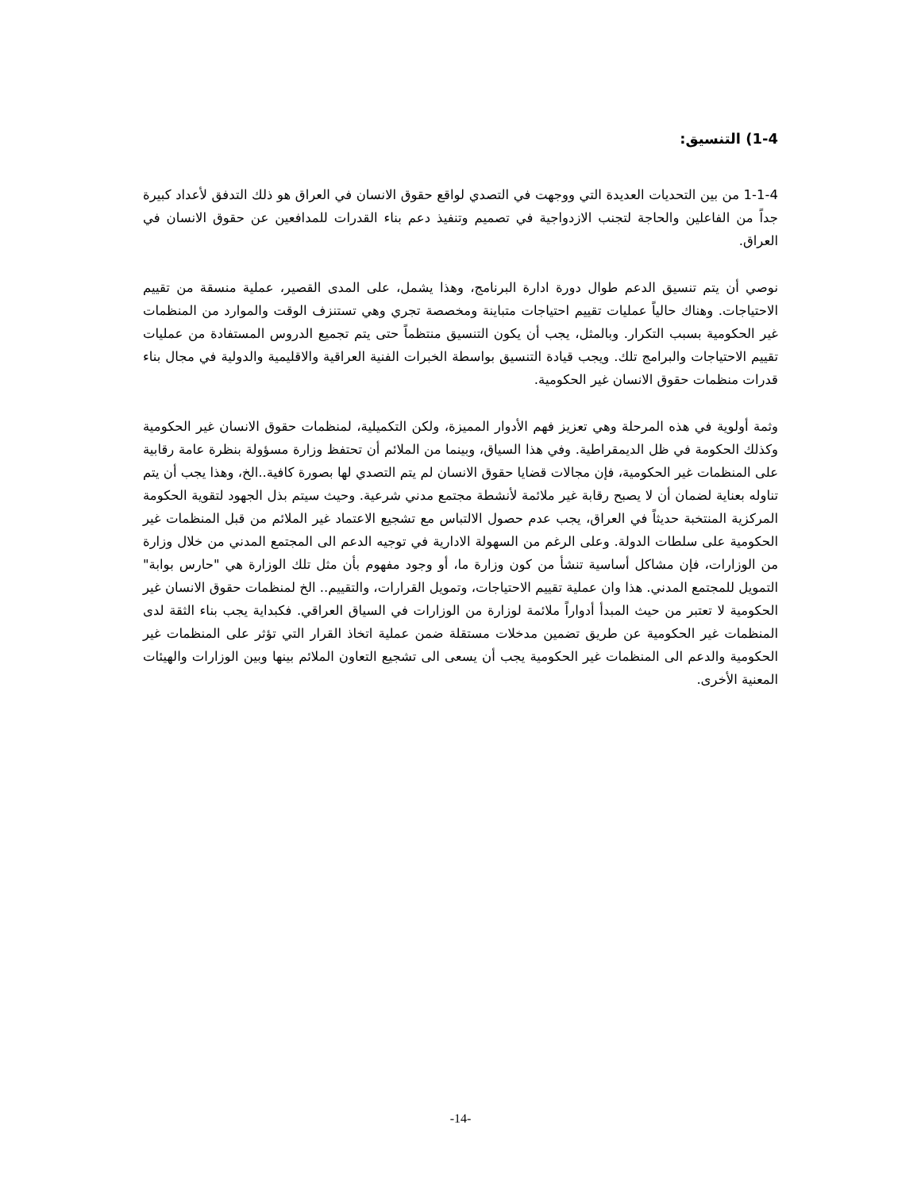1-4) التنسيق:
1-1-4 من بين التحديات العديدة التي ووجهت في التصدي لواقع حقوق الانسان في العراق هو ذلك التدفق لأعداد كبيرة جداً من الفاعلين والحاجة لتجنب الازدواجية في تصميم وتنفيذ دعم بناء القدرات للمدافعين عن حقوق الانسان في العراق.
نوصي أن يتم تنسيق الدعم طوال دورة ادارة البرنامج، وهذا يشمل، على المدى القصير، عملية منسقة من تقييم الاحتياجات. وهناك حالياً عمليات تقييم احتياجات متباينة ومخصصة تجري وهي تستنزف الوقت والموارد من المنظمات غير الحكومية بسبب التكرار. وبالمثل، يجب أن يكون التنسيق منتظماً حتى يتم تجميع الدروس المستفادة من عمليات تقييم الاحتياجات والبرامج تلك. ويجب قيادة التنسيق بواسطة الخبرات الفنية العراقية والاقليمية والدولية في مجال بناء قدرات منظمات حقوق الانسان غير الحكومية.
وثمة أولوية في هذه المرحلة وهي تعزيز فهم الأدوار المميزة، ولكن التكميلية، لمنظمات حقوق الانسان غير الحكومية وكذلك الحكومة في ظل الديمقراطية. وفي هذا السياق، وبينما من الملائم أن تحتفظ وزارة مسؤولة بنظرة عامة رقابية على المنظمات غير الحكومية، فإن مجالات قضايا حقوق الانسان لم يتم التصدي لها بصورة كافية..الخ، وهذا يجب أن يتم تناوله بعناية لضمان أن لا يصبح رقابة غير ملائمة لأنشطة مجتمع مدني شرعية. وحيث سيتم بذل الجهود لتقوية الحكومة المركزية المنتخبة حديثاً في العراق، يجب عدم حصول الالتباس مع تشجيع الاعتماد غير الملائم من قبل المنظمات غير الحكومية على سلطات الدولة. وعلى الرغم من السهولة الادارية في توجيه الدعم الى المجتمع المدني من خلال وزارة من الوزارات، فإن مشاكل أساسية تنشأ من كون وزارة ما، أو وجود مفهوم بأن مثل تلك الوزارة هي "حارس بوابة" التمويل للمجتمع المدني. هذا وان عملية تقييم الاحتياجات، وتمويل القرارات، والتقييم.. الخ لمنظمات حقوق الانسان غير الحكومية لا تعتبر من حيث المبدأ أدواراً ملائمة لوزارة من الوزارات في السياق العراقي. فكبداية يجب بناء الثقة لدى المنظمات غير الحكومية عن طريق تضمين مدخلات مستقلة ضمن عملية اتخاذ القرار التي تؤثر على المنظمات غير الحكومية والدعم الى المنظمات غير الحكومية يجب أن يسعى الى تشجيع التعاون الملائم بينها وبين الوزارات والهيئات المعنية الأخرى.
-14-